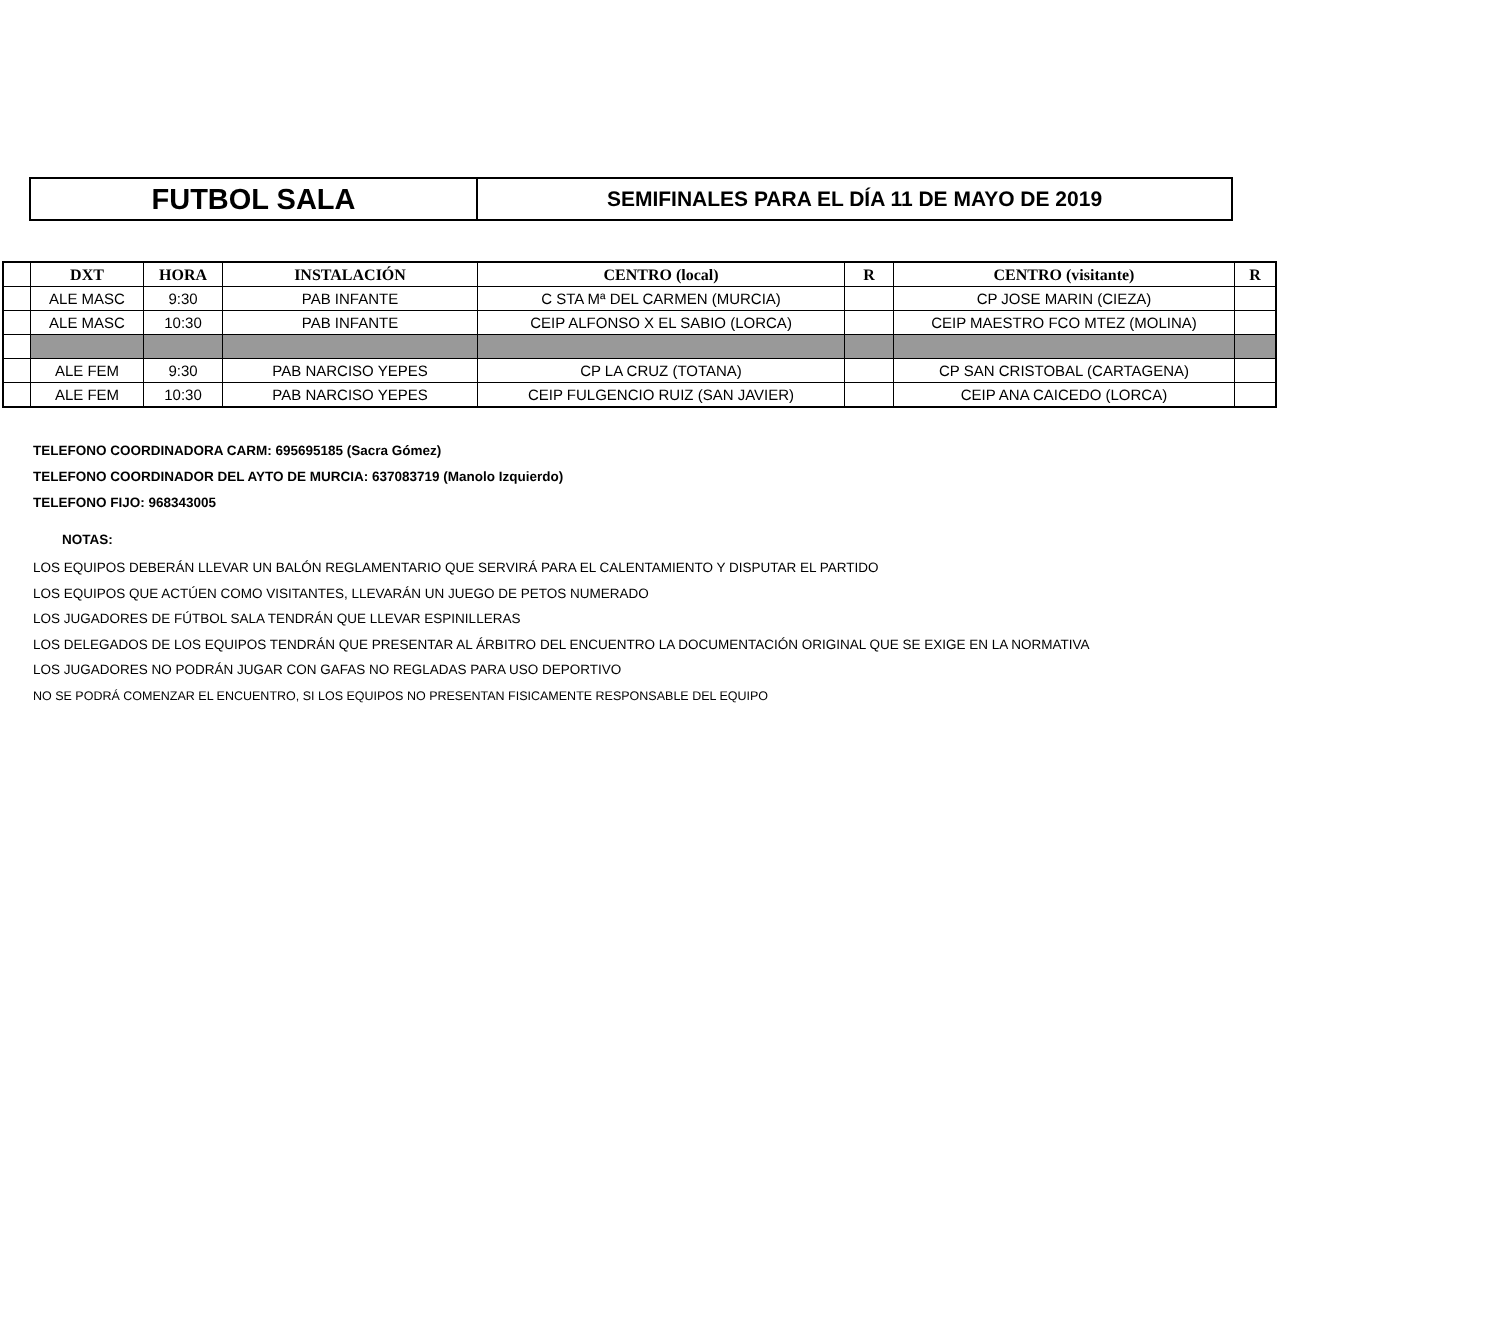FUTBOL SALA
SEMIFINALES PARA EL DÍA 11 DE MAYO DE 2019
| | DXT | HORA | INSTALACIÓN | CENTRO (local) | R | CENTRO (visitante) | R |
| --- | --- | --- | --- | --- | --- | --- | --- |
| | ALE MASC | 9:30 | PAB INFANTE | C STA Mª DEL CARMEN (MURCIA) | | CP JOSE MARIN (CIEZA) | |
| | ALE MASC | 10:30 | PAB INFANTE | CEIP ALFONSO X EL SABIO (LORCA) | | CEIP MAESTRO FCO MTEZ (MOLINA) | |
| | ALE FEM | 9:30 | PAB NARCISO YEPES | CP LA CRUZ (TOTANA) | | CP SAN CRISTOBAL (CARTAGENA) | |
| | ALE FEM | 10:30 | PAB NARCISO YEPES | CEIP FULGENCIO RUIZ (SAN JAVIER) | | CEIP ANA CAICEDO (LORCA) | |
TELEFONO COORDINADORA CARM: 695695185 (Sacra Gómez)
TELEFONO COORDINADOR DEL AYTO DE MURCIA: 637083719 (Manolo Izquierdo)
TELEFONO FIJO: 968343005
NOTAS:
LOS EQUIPOS DEBERÁN LLEVAR UN BALÓN REGLAMENTARIO QUE SERVIRÁ PARA EL CALENTAMIENTO Y DISPUTAR EL PARTIDO
LOS EQUIPOS QUE ACTÚEN COMO VISITANTES, LLEVARÁN UN JUEGO DE PETOS NUMERADO
LOS JUGADORES DE FÚTBOL SALA TENDRÁN QUE LLEVAR ESPINILLERAS
LOS DELEGADOS DE LOS EQUIPOS TENDRÁN QUE PRESENTAR AL ÁRBITRO DEL ENCUENTRO LA DOCUMENTACIÓN ORIGINAL QUE SE EXIGE EN LA NORMATIVA
LOS JUGADORES NO PODRÁN JUGAR CON GAFAS NO REGLADAS PARA USO DEPORTIVO
NO SE PODRÁ COMENZAR EL ENCUENTRO, SI LOS EQUIPOS NO PRESENTAN FISICAMENTE RESPONSABLE DEL EQUIPO